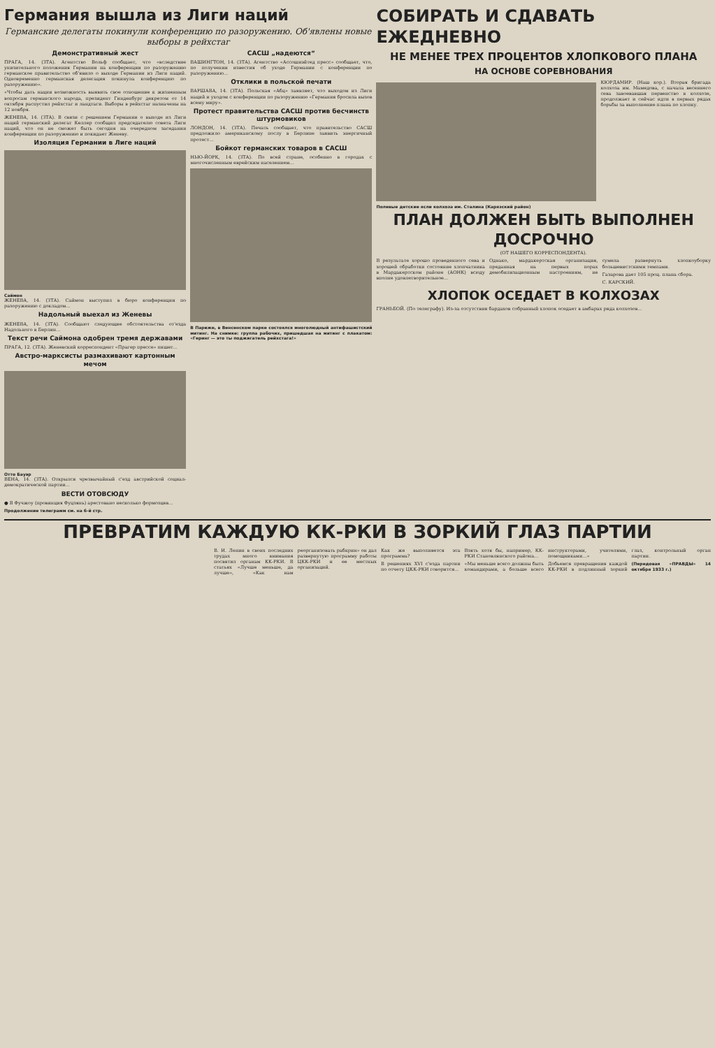Германия вышла из Лиги наций
Германские делегаты покинули конференцию по разоружению. Об'явлены новые выборы в рейхстаг
Демонстративный жест
ПРАГА, 14. (ЗТА). Агентство Вольф сообщает, что «вследствие унизительного положения Германии на конференции по разоружению германское правительство об'явило о выходе Германии из Лиги наций. Одновременно германская делегация покинула конференцию по разоружению».
«Чтобы дать нации возможность выявить свое отношение к жизненным вопросам германского народа, президент Гинденбург декретом от 14 октября распустил рейхстаг и ландтаги. Выборы в рейхстаг назначены на 12 ноября.
ЖЕНЕВА, 14. (ЗТА). В связи с решением Германии о выходе из Лиги наций германский делегат Келлер сообщил председателю совета Лиги наций, что он не сможет быть сегодня на очередном заседании конференции по разоружению и покидает Женеву.
Изоляция Германии в Лиге наций
Саймон
ЖЕНЕВА, 14. (ЗТА). Саймон выступил в бюро конференции по разоружению с докладом...
Надольный выехал из Женевы
ЖЕНЕВА, 14. (ЗТА). Сообщают следующие обстоятельства от'езда Надольного в Берлин...
Текст речи Саймона одобрен тремя державами
ПРАГА, 12. (ЗТА). Женевский корреспондент «Прагер прессе» пишет...
Австро-марксисты размахивают картонным мечом
Отто Бауэр
ВЕНА, 14. (ЗТА). Открылся чрезвычайный с'езд австрийской социал-демократической партии...
ВЕСТИ ОТОВСЮДУ
● В Фучжоу (провинция Фуцзянь) арестовано несколько формозцев...
Продолжение телеграмм см. на 6-й стр.
САСШ „надеются“
ВАШИНГТОН, 14. (ЗТА). Агентство «Ассошиэйтед пресс» сообщает, что, по получении известия об уходе Германии с конференции по разоружению...
Отклики в польской печати
ВАРШАВА, 14. (ЗТА). Польская «Абц» заявляет, что выходом из Лиги наций и уходом с конференции по разоружению «Германия бросила вызов всему миру».
Протест правительства САСШ против бесчинств штурмовиков
ЛОНДОН, 14. (ЗТА). Печать сообщает, что правительство САСШ предложило американскому послу в Берлине заявить энергичный протест...
Бойкот германских товаров в САСШ
НЬЮ-ЙОРК, 14. (ЗТА). По всей стране, особенно в городах с многочисленным еврейским населением...
В Париже, в Венсенском парке состоялся многолюдный антифашистский митинг. На снимке: группа рабочих, пришедшая на митинг с плакатом: «Геринг — это ты поджигатель рейхстага!»
СОБИРАТЬ И СДАВАТЬ ЕЖЕДНЕВНО
НЕ МЕНЕЕ ТРЕХ ПРОЦЕНТОВ ХЛОПКОВОГО ПЛАНА
НА ОСНОВЕ СОРЕВНОВАНИЯ
Полевые детские ясли колхоза им. Сталина (Карязский район)
КЮРДАМИР. (Наш кор.). Вторая бригада колхоза им. Мамедова, с начала весеннего сева завоевавшая первенство в колхозе, продолжает и сейчас идти в первых рядах борьбы за выполнение плана по хлопку.
ПЛАН ДОЛЖЕН БЫТЬ ВЫПОЛНЕН ДОСРОЧНО
(ОТ НАШЕГО КОРРЕСПОНДЕНТА).
В результате хорошо проведенного сева и хорошей обработки состояние хлопчатника в Мардакертском районе (АОНК) всюду вполне удовлетворительное...
Однако, мардакертская организация, преданная на первых порах демобилизационным настроениям, не сумела развернуть хлопкоуборку большевистскими темпами.
Газарова дает 105 проц. плана сбора.
С. КАРСКИЙ.
ХЛОПОК ОСЕДАЕТ В КОЛХОЗАХ
ГРАНЬБОЙ. (По телеграфу). Из-за отсутствия бардахов собранный хлопок оседает в амбарах ряда колхозов...
ПРЕВРАТИМ КАЖДУЮ КК-РКИ В ЗОРКИЙ ГЛАЗ ПАРТИИ
В. И. Ленин в своих последних трудах много внимания посвятил органам КК-РКИ. В статьях «Лучше меньше, да лучше», «Как нам реорганизовать рабкрин» он дал развернутую программу работы ЦКК-РКИ и ее местных организаций.
Как же выполняется эта программа?
В решениях XVI с'езда партии по отчету ЦКК-РКИ говорится...
Взять хотя бы, например, КК-РКИ Становлянского района...
«Мы меньше всего должны быть командирами, а больше всего инструкторами, учителями, помощниками...»
Добьемся превращения каждой КК-РКИ в подлинный зоркий глаз, контрольный орган партии.
(Передовая «ПРАВДЫ» 14 октября 1933 г.)